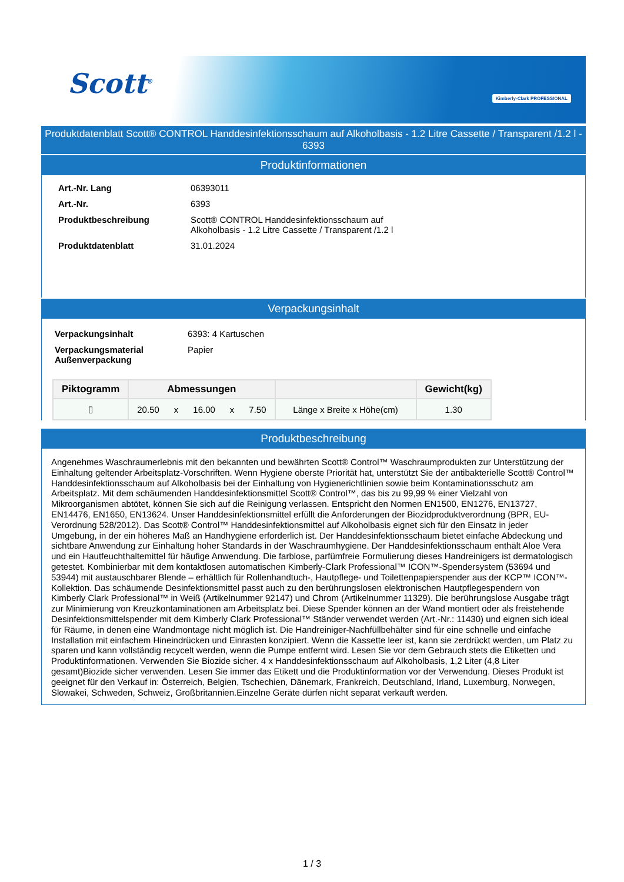Scott<sup>®</sup> Kimberly-Clark PROFESSIONAL
Produktdatenblatt Scott® CONTROL Handdesinfektionsschaum auf Alkoholbasis - 1.2 Litre Cassette / Transparent /1.2 l - 6393
Produktinformationen
| Art.-Nr. Lang | 06393011 |
| Art.-Nr. | 6393 |
| Produktbeschreibung | Scott® CONTROL Handdesinfektionsschaum auf Alkoholbasis - 1.2 Litre Cassette / Transparent /1.2 l |
| Produktdatenblatt | 31.01.2024 |
Verpackungsinhalt
| Verpackungsinhalt | 6393: 4 Kartuschen |
| Verpackungsmaterial Außenverpackung | Papier |
| Piktogramm | Abmessungen | | Gewicht(kg) |
| --- | --- | --- | --- |
| ▯ | 20.50 x 16.00 x 7.50 | Länge x Breite x Höhe(cm) | 1.30 |
Produktbeschreibung
Angenehmes Waschraumerlebnis mit den bekannten und bewährten Scott® Control™ Waschraumprodukten zur Unterstützung der Einhaltung geltender Arbeitsplatz-Vorschriften. Wenn Hygiene oberste Priorität hat, unterstützt Sie der antibakterielle Scott® Control™ Handdesinfektionsschaum auf Alkoholbasis bei der Einhaltung von Hygienerichtlinien sowie beim Kontaminationsschutz am Arbeitsplatz. Mit dem schäumenden Handdesinfektionsmittel Scott® Control™, das bis zu 99,99 % einer Vielzahl von Mikroorganismen abtötet, können Sie sich auf die Reinigung verlassen. Entspricht den Normen EN1500, EN1276, EN13727, EN14476, EN1650, EN13624. Unser Handdesinfektionsmittel erfüllt die Anforderungen der Biozidproduktverordnung (BPR, EU-Verordnung 528/2012). Das Scott® Control™ Handdesinfektionsmittel auf Alkoholbasis eignet sich für den Einsatz in jeder Umgebung, in der ein höheres Maß an Handhygiene erforderlich ist. Der Handdesinfektionsschaum bietet einfache Abdeckung und sichtbare Anwendung zur Einhaltung hoher Standards in der Waschraumhygiene. Der Handdesinfektionsschaum enthält Aloe Vera und ein Hautfeuchthaltemittel für häufige Anwendung. Die farblose, parfümfreie Formulierung dieses Handreinigers ist dermatologisch getestet. Kombinierbar mit dem kontaktlosen automatischen Kimberly-Clark Professional™ ICON™-Spendersystem (53694 und 53944) mit austauschbarer Blende – erhältlich für Rollenhandtuch-, Hautpflege- und Toilettenpapierspender aus der KCP™ ICON™-Kollektion. Das schäumende Desinfektionsmittel passt auch zu den berührungslosen elektronischen Hautpflegespendern von Kimberly Clark Professional™ in Weiß (Artikelnummer 92147) und Chrom (Artikelnummer 11329). Die berührungslose Ausgabe trägt zur Minimierung von Kreuzkontaminationen am Arbeitsplatz bei. Diese Spender können an der Wand montiert oder als freistehende Desinfektionsmittelspender mit dem Kimberly Clark Professional™ Ständer verwendet werden (Art.-Nr.: 11430) und eignen sich ideal für Räume, in denen eine Wandmontage nicht möglich ist. Die Handreiniger-Nachfüllbehälter sind für eine schnelle und einfache Installation mit einfachem Hineindrücken und Einrasten konzipiert. Wenn die Kassette leer ist, kann sie zerdrückt werden, um Platz zu sparen und kann vollständig recycelt werden, wenn die Pumpe entfernt wird. Lesen Sie vor dem Gebrauch stets die Etiketten und Produktinformationen. Verwenden Sie Biozide sicher. 4 x Handdesinfektionsschaum auf Alkoholbasis, 1,2 Liter (4,8 Liter gesamt)Biozide sicher verwenden. Lesen Sie immer das Etikett und die Produktinformation vor der Verwendung. Dieses Produkt ist geeignet für den Verkauf in: Österreich, Belgien, Tschechien, Dänemark, Frankreich, Deutschland, Irland, Luxemburg, Norwegen, Slowakei, Schweden, Schweiz, Großbritannien.Einzelne Geräte dürfen nicht separat verkauft werden.
1 / 3